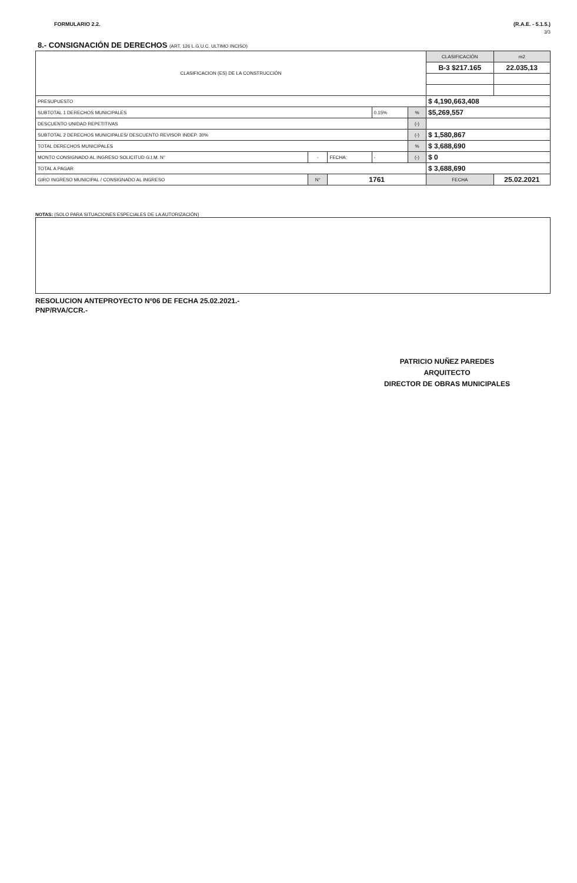FORMULARIO 2.2. (R.A.E. - 5.1.5.)
3/3
8.- CONSIGNACIÓN DE DERECHOS (ART. 126 L.G.U.C. ULTIMO INCISO)
| CLASIFICACION (ES) DE LA CONSTRUCCIÓN | | | | | | CLASIFICACIÓN | | m2 |
| | | | | | | B-3 $217.165 | | 22.035,13 |
| PRESUPUESTO | | | | | | $ 4,190,663,408 | | |
| SUBTOTAL 1 DERECHOS MUNICIPALES | | | | 0.15% | % | $5,269,557 | | |
| DESCUENTO UNIDAD REPETITIVAS | | | | | (-) | | | |
| SUBTOTAL 2 DERECHOS MUNICIPALES/ DESCUENTO REVISOR INDEP. 30% | | | | | (-) | $ 1,580,867 | | |
| TOTAL DERECHOS MUNICIPALES | | | | | % | $ 3,688,690 | | |
| MONTO CONSIGNADO AL INGRESO SOLICITUD G.I.M. N° | - | FECHA: | - | | (-) | $ 0 | | |
| TOTAL A PAGAR | | | | | | $ 3,688,690 | | |
| GIRO INGRESO MUNICIPAL / CONSIGNADO AL INGRESO | N° | 1761 | | | | FECHA | 25.02.2021 | |
NOTAS: (SOLO PARA SITUACIONES ESPECIALES DE LA AUTORIZACIÓN)
RESOLUCION ANTEPROYECTO Nº06 DE FECHA 25.02.2021.-
PNP/RVA/CCR.-
PATRICIO NUÑEZ PAREDES
ARQUITECTO
DIRECTOR DE OBRAS MUNICIPALES